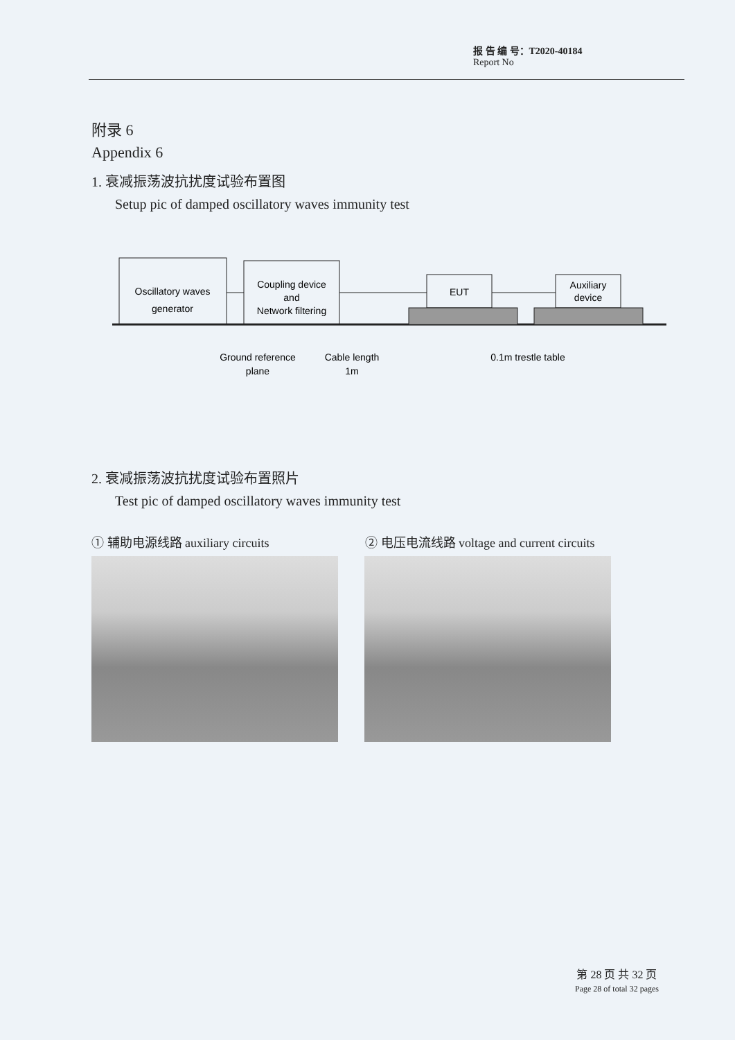报 告 编 号：T2020-40184
Report No
附录 6
Appendix 6
1. 衰减振荡波抗扰度试验布置图
Setup pic of damped oscillatory waves immunity test
Oscillatory waves
generator
Coupling device
and
Network filtering
EUT
Auxiliary
device
Ground reference
plane
Cable length
1m
0.1m trestle table
2. 衰减振荡波抗扰度试验布置照片
Test pic of damped oscillatory waves immunity test
① 辅助电源线路 auxiliary circuits ② 电压电流线路 voltage and current circuits
第 28 页 共 32 页
Page 28 of total 32 pages